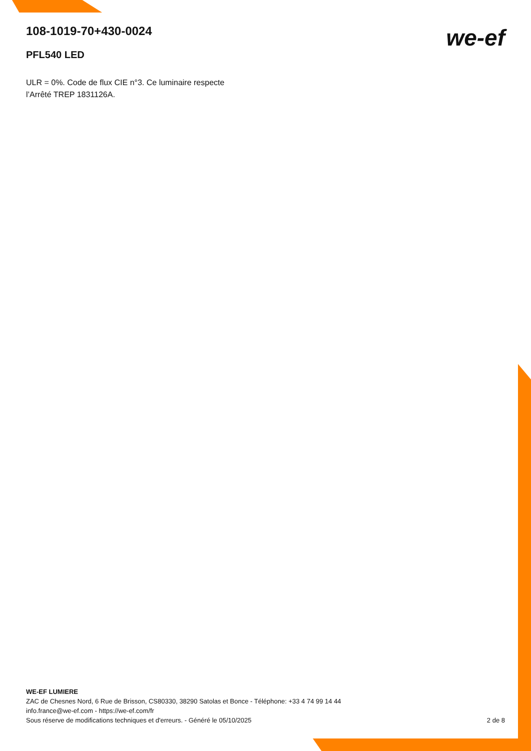108-1019-70+430-0024
PFL540 LED
we-ef
ULR = 0%. Code de flux CIE n°3. Ce luminaire respecte
l’Arrêté TREP 1831126A.
WE-EF LUMIERE
ZAC de Chesnes Nord, 6 Rue de Brisson, CS80330, 38290 Satolas et Bonce - Téléphone: +33 4 74 99 14 44
info.france@we-ef.com - https://we-ef.com/fr
Sous réserve de modifications techniques et d'erreurs. - Généré le 05/10/2025 2 de 8